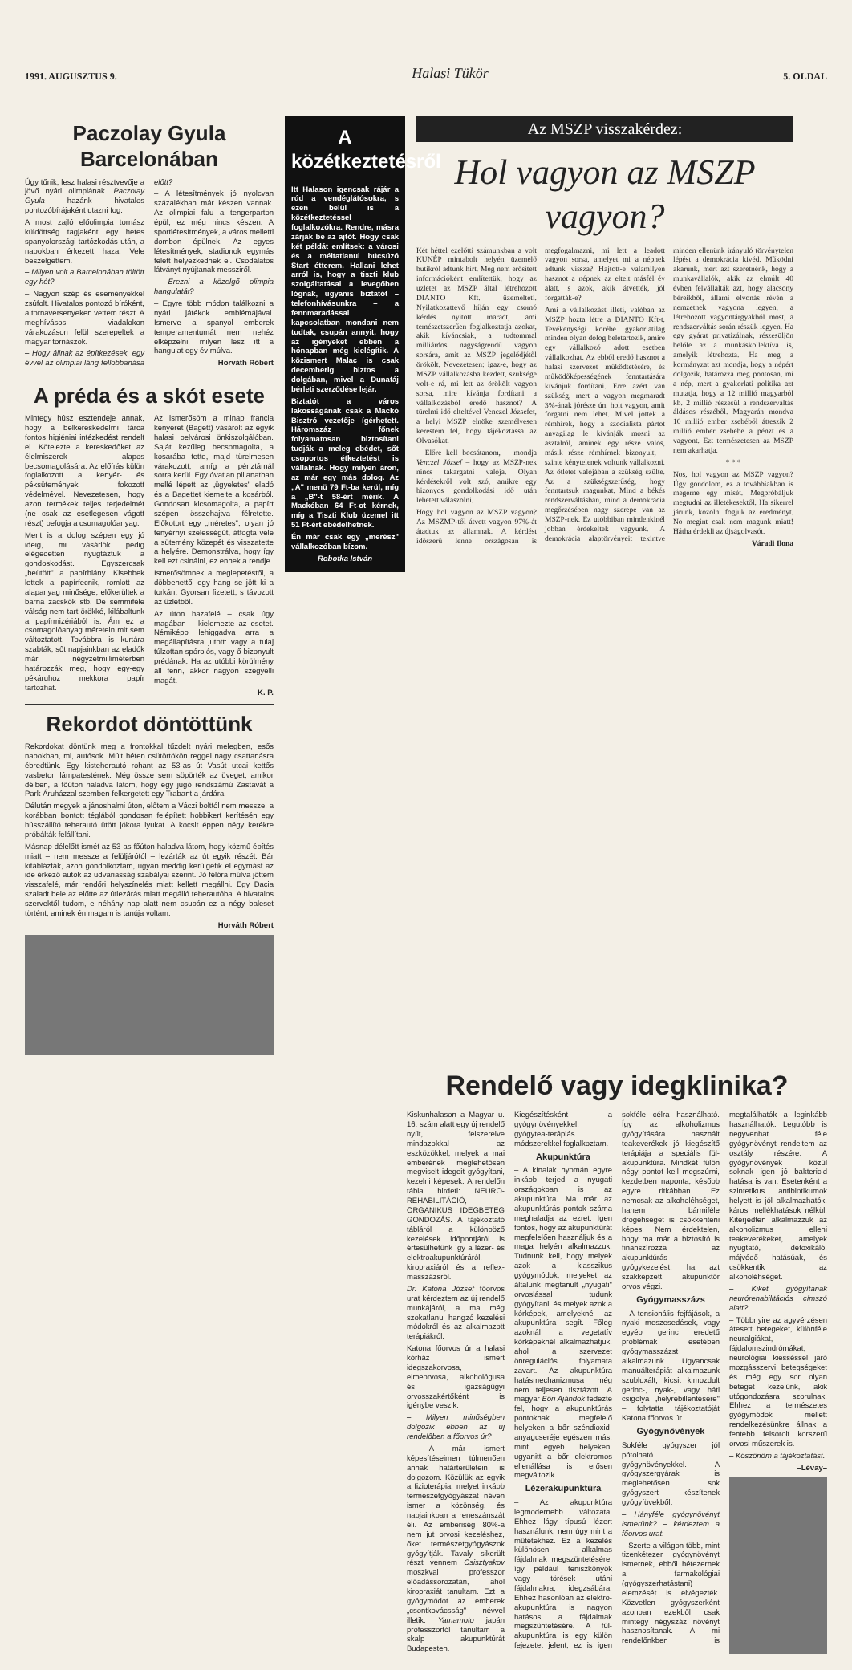1991. AUGUSZTUS 9. Halasi Tükör 5. OLDAL
Paczolay Gyula Barcelonában
Úgy tűnik, lesz halasi résztvevője a jövő nyári olimpiának. Paczolay Gyula hazánk hivatalos pontozóbírájaként utazni fog.
A most zajló előolimpia tornász küldöttség tagjaként egy hetes spanyolországi tartózkodás után, a napokban érkezett haza. Vele beszélgettem.
– Milyen volt a Barcelonában töltött egy hét?
– Nagyon szép és eseményekkel zsúfolt. Hivatalos pontozó bíróként, a tornaversenyeken vettem részt. A meghívásos viadalokon várakozáson felül szerepeltek a magyar tornászok.
– Hogy állnak az építkezések, egy évvel az olimpiai láng fellobbanása előtt?
– A létesítmények jó nyolcvan százalékban már készen vannak. Az olimpiai falu a tengerparton épül, ez még nincs készen. A sportlétesítmények, a város melletti dombon épülnek. Az egyes létesítmények, stadionok egymás felett helyezkednek el. Csodálatos látványt nyújtanak messziről.
– Érezni a közelgő olimpia hangulatát?
– Egyre több módon találkozni a nyári játékok emblémájával. Ismerve a spanyol emberek temperamentumát nem nehéz elképzelni, milyen lesz itt a hangulat egy év múlva.
Horváth Róbert
A préda és a skót esete
Mintegy húsz esztendeje annak, hogy a belkereskedelmi tárca fontos higiéniai intézkedést rendelt el. Kötelezte a kereskedőket az élelmiszerek alapos becsomagolására. Az előírás külön foglalkozott a kenyér- és péksütemények fokozott védelmével. Nevezetesen, hogy azon termékek teljes terjedelmét (ne csak az esetlegesen vágott részt) befogja a csomagolóanyag.
Ment is a dolog szépen egy jó ideig, mi vásárlók pedig elégedetten nyugtáztuk a gondoskodást. Egyszercsak „beütött" a papírhiány. Kisebbek lettek a papírfecnik, romlott az alapanyag minősége, előkerültek a barna zacskók stb. De semmiféle válság nem tart örökké, kilábaltunk a papírmizériából is. Ám ez a csomagolóanyag méretein mit sem változtatott. Továbbra is kurtára szabták, sőt napjainkban az eladók már négyzetmilliméterben határozzák meg, hogy egy-egy pékáruhoz mekkora papír tartozhat.
Az ismerősöm a minap francia kenyeret (Bagett) vásárolt az egyik halasi belvárosi önkiszolgálóban. Saját kezűleg becsomagolta, a kosarába tette, majd türelmesen várakozott, amíg a pénztárnál sorra kerül. Egy óvatlan pillanatban mellé lépett az „ügyeletes" eladó és a Bagettet kiemelte a kosárból. Gondosan kicsomagolta, a papírt szépen összehajtva félretette. Előkotort egy „méretes", olyan jó tenyérnyi szelességűt, átfogta vele a sütemény közepét és visszatette a helyére. Demonstrálva, hogy így kell ezt csinálni, ez ennek a rendje.
Ismerősömnek a meglepetéstől, a döbbenettől egy hang se jött ki a torkán. Gyorsan fizetett, s távozott az üzletből.
Az úton hazafelé – csak úgy magában – kielemezte az esetet. Némiképp lehiggadva arra a megállapításra jutott: vagy a tulaj túlzottan spórolós, vagy ő bizonyult prédának. Ha az utóbbi körülmény áll fenn, akkor nagyon szégyelli magát.
K. P.
Rekordot döntöttünk
Rekordokat döntünk meg a frontokkal tűzdelt nyári melegben, esős napokban, mi, autósok. Múlt héten csütörtökön reggel nagy csattanásra ébredtünk. Egy kisteherautó rohant az 53-as út Vasút utcai kettős vasbeton lámpatestének. Még össze sem söpörték az üveget, amikor délben, a főúton haladva látom, hogy egy jugó rendszámú Zastavát a Park Áruházzal szemben felkergetett egy Trabant a járdára.
Délután megyek a jánoshalmi úton, előtem a Váczi bolttól nem messze, a korábban bontott téglából gondosan felépített hobbikert kerítésén egy hússzállító teherautó ütött jókora lyukat. A kocsit éppen négy kerékre próbálták felállítani.
Másnap délelőtt ismét az 53-as főúton haladva látom, hogy közmű építés miatt – nem messze a felüljárótól – lezárták az út egyik részét. Bár kitáblázták, azon gondolkoztam, ugyan meddig kerülgetik el egymást az ide érkező autók az udvariasság szabályai szerint. Jó félóra múlva jöttem visszafelé, már rendőri helyszínelés miatt kellett megállni. Egy Dacia szaladt bele az előtte az útlezárás miatt megálló teherautóba. A hivatalos szervektől tudom, e néhány nap alatt nem csupán ez a négy baleset történt, aminek én magam is tanúja voltam.
Horváth Róbert
A közétkeztetésről
Itt Halason igencsak rájár a rúd a vendéglátósokra, s ezen belül is a közétkeztetéssel foglalkozókra. Rendre, másra zárják be az ajtót. Hogy csak két példát említsek: a városi és a méltatlanul búcsúzó Start étterem. Hallani lehet arról is, hogy a tiszti klub szolgáltatásai a levegőben lógnak, ugyanis biztatót – telefonhívásunkra – a fennmaradással kapcsolatban mondani nem tudtak, csupán annyit, hogy az igényeket ebben a hónapban még kielégítik. A közismert Malac is csak decemberig biztos a dolgában, mivel a Dunatáj bérleti szerződése lejár.
Biztatót a város lakosságának csak a Mackó Bisztró vezetője ígérhetett. Háromszáz főnek folyamatosan biztosítani tudják a meleg ebédet, sőt csoportos étkeztetést is vállalnak. Hogy milyen áron, az már egy más dolog. Az „A" menü 79 Ft-ba kerül, míg a „B"-t 58-ért mérik. A Mackóban 64 Ft-ot kérnek, míg a Tiszti Klub üzemel itt 51 Ft-ért ebédelhetnek.
Én már csak egy „merész" vállalkozóban bízom.
Robotka István
Az MSZP visszakérdez:
Hol vagyon az MSZP vagyon?
Két héttel ezelőtti számunkban a volt KUNÉP mintabolt helyén üzemelő butikról adtunk hírt. Meg nem erősített információként említettük, hogy az üzletet az MSZP által létrehozott DIANTO Kft. üzemelteti. Nyilatkozattevő híján egy csomó kérdés nyitott maradt, ami temészetszerűen foglalkoztatja azokat, akik kíváncsiak, a tudtommal milliárdos nagyságrendű vagyon sorsára, amit az MSZP jegelődjétől örökölt. Nevezetesen: igaz-e, hogy az MSZP vállalkozásba kezdett, szüksége volt-e rá, mi lett az örökölt vagyon sorsa, mire kívánja fordítani a vállalkozásból eredő hasznot? A türelmi idő elteltével Venczel Józsefet, a helyi MSZP elnöke személyesen kerestem fel, hogy tájékoztassa az Olvasókat.
– Előre kell bocsátanom, – mondja Venczel József – hogy az MSZP-nek nincs takargatni valója. Olyan kérdésekről volt szó, amikre egy bizonyos gondolkodási idő után lehetett válaszolni.
Hogy hol vagyon az MSZP vagyon? Az MSZMP-től átvett vagyon 97%-át átadtuk az államnak. A kérdést időszerű lenne országosan is megfogalmazni, mi lett a leadott vagyon sorsa, amelyet mi a népnek adtunk vissza? Hajtott-e valamilyen hasznot a népnek az eltelt másfél év alatt, s azok, akik átvették, jól forgatták-e?
Ami a vállalkozást illeti, valóban az MSZP hozta létre a DIANTO Kft-t. Tevékenységi körébe gyakorlatilag minden olyan dolog beletartozik, amire egy vállalkozó adott esetben vállalkozhat. Az ebből eredő hasznot a halasi szervezet működtetésére, és működőképességének fenntartására kívánjuk fordítani. Erre azért van szükség, mert a vagyon megmaradt 3%-ának jórésze ún. holt vagyon, amit forgatni nem lehet. Mivel jöttek a rémhírek, hogy a szocialista pártot anyagilag le kívánják mosni az asztalról, aminek egy része valós, másik része rémhírnek bizonyult, – szinte kénytelenek voltunk vállalkozni. Az ötletet valójában a szükség szülte. Az a szükségszerűség, hogy fenntartsuk magunkat. Mind a békés rendszerváltásban, mind a demokrácia megőrzésében nagy szerepe van az MSZP-nek. Ez utóbbiban mindenkinél jobban érdekeltek vagyunk. A demokrácia alaptörvényeit tekintve minden ellenünk irányuló törvénytelen lépést a demokrácia kivéd. Működni akarunk, mert azt szeretnénk, hogy a munkavállalók, akik az elmúlt 40 évben felvállalták azt, hogy alacsony béreikből, állami elvonás révén a nemzetnek vagyona legyen, a létrehozott vagyontárgyakból most, a rendszerváltás során részük legyen. Ha egy gyárat privatizálnak, részesüljön belőle az a munkáskollektíva is, amelyik létrehozta. Ha meg a kormányzat azt mondja, hogy a népért dolgozik, határozza meg pontosan, mi a nép, mert a gyakorlati politika azt mutatja, hogy a 12 millió magyarból kb. 2 millió részesül a rendszerváltás áldásos részéből. Magyarán mondva 10 millió ember zsebéből átteszik 2 millió ember zsebébe a pénzt és a vagyont. Ezt természetesen az MSZP nem akarhatja.
* * *
Nos, hol vagyon az MSZP vagyon? Úgy gondolom, ez a továbbiakban is megérne egy misét. Megpróbáljuk megtudni az illetékesektől. Ha sikerrel járunk, közölni fogjuk az eredményt. No megint csak nem magunk miatt! Hátha érdekli az újságolvasót.
Váradi Ilona
Rendelő vagy idegklinika?
Kiskunhalason a Magyar u. 16. szám alatt egy új rendelő nyílt, felszerelve mindazokkal az eszközökkel, melyek a mai emberének meglehetősen megviselt idegeit gyógyítani, kezelni képesek. A rendelőn tábla hirdeti: NEURO-REHABILITÁCIÓ, ORGANIKUS IDEGBETEG GONDOZÁS. A tájékoztató tábláról a különböző kezelések időpontjáról is értesülhetünk így a lézer- és elektroakupunktúráról, kiropraxiáról és a reflex-masszázsról.
Dr. Katona József főorvos urat kérdeztem az új rendelő munkájáról, a ma még szokatlanul hangzó kezelési módokról és az alkalmazott terápiákról.
Katona főorvos úr a halasi kórház ismert idegszakorvosa, elmeorvosa, alkohológusa és igazságügyi orvosszakértőként is igénybe veszik.
– Milyen minőségben dolgozik ebben az új rendelőben a főorvos úr?
– A már ismert képesítéseimen túlmenően annak határterületein is dolgozom. Közülük az egyik a fizioterápia, melyet inkább természetgyógyászat néven ismer a közönség, és napjainkban a reneszánszát éli. Az emberiség 80%-a nem jut orvosi kezeléshez, őket természetgyógyászok gyógyítják. Tavaly sikerült részt vennem Csisztyakov moszkvai professzor előadássorozatán, ahol kiropraxiát tanultam. Ezt a gyógymódot az emberek „csontkovácsság" névvel illetik. Yamamoto japán professzortól tanultam a skalp akupunktúrát Budapesten. Kiegészítésként a gyógynövényekkel, gyógytea-terápiás módszerekkel foglalkoztam.
Akupunktúra
– A kínaiak nyomán egyre inkább terjed a nyugati országokban is az akupunktúra. Ma már az akupunktúrás pontok száma meghaladja az ezret. Igen fontos, hogy az akupunktúrát megfelelően használjuk és a maga helyén alkalmazzuk. Tudnunk kell, hogy melyek azok a klasszikus gyógymódok, melyeket az általunk megtanult „nyugati" orvoslással tudunk gyógyítani, és melyek azok a kórképek, amelyeknél az akupunktúra segít. Főleg azoknál a vegetatív kórképeknél alkalmazhatjuk, ahol a szervezet önregulációs folyamata zavart. Az akupunktúra hatásmechanizmusa még nem teljesen tisztázott. A magyar Eöri Ajándok fedezte fel, hogy a akupunktúrás pontoknak megfelelő helyeken a bőr széndioxid-anyagcseréje egészen más, mint egyéb helyeken, ugyanitt a bőr elektromos ellenállása is erősen megváltozik.
Lézerakupunktúra
– Az akupunktúra legmodernebb változata. Ehhez lágy típusú lézert használunk, nem úgy mint a műtétekhez. Ez a kezelés különösen alkalmas fájdalmak megszüntetésére, így például teniszkönyök vagy törések utáni fájdalmakra, idegzsábára. Ehhez hasonlóan az elektro-akupunktúra is nagyon hatásos a fájdalmak megszüntetésére. A fül-akupunktúra is egy külön fejezetet jelent, ez is igen sokféle célra használható. Így az alkoholizmus gyógyítására használt teakeverékek jó kiegészítő terápiája a speciális fül-akupunktúra. Mindkét fülön négy pontot kell megszúrni, kezdetben naponta, később egyre ritkábban. Ez nemcsak az alkoholéhséget, hanem bármiféle drogéhséget is csökkenteni képes. Nem érdektelen, hogy ma már a biztosító is finanszírozza az akupunktúrás gyógykezelést, ha azt szakképzett akupunktőr orvos végzi.
Gyógymasszázs
– A tensionális fejfájások, a nyaki meszesedések, vagy egyéb gerinc eredetű problémák esetében gyógymasszázst alkalmazunk. Ugyancsak manuálterápiát alkalmazunk szubluxált, kicsit kimozdult gerinc-, nyak-, vagy háti csigolya „helyrebillentésére" – folytatta tájékoztatóját Katona főorvos úr.
Gyógynövények
Sokféle gyógyszer jól pótolható gyógynövényekkel. A gyógyszergyárak is meglehetősen sok gyógyszert készítenek gyógyfüvekből.
– Hányféle gyógynövényt ismerünk? – kérdeztem a főorvos urat.
– Szerte a világon több, mint tizenkétezer gyógynövényt ismernek, ebből hétezernek a farmakológiai (gyógyszerhatástani) elemzését is elvégezték. Közvetlen gyógyszerként azonban ezekből csak mintegy négyszáz növényt hasznosítanak. A mi rendelőnkben is megtalálhatók a leginkább használhatók. Legutóbb is negyvenhat féle gyógynövényt rendeltem az osztály részére. A gyógynövények közül soknak igen jó baktericid hatása is van. Esetenként a szintetikus antibiotikumok helyett is jól alkalmazhatók, káros mellékhatások nélkül. Kiterjedten alkalmazzuk az alkoholizmus elleni teakeverékeket, amelyek nyugtató, detoxikáló, májvédő hatásúak, és csökkentik az alkoholéhséget.
– Kiket gyógyítanak neurórehabilitációs címszó alatt?
– Többnyire az agyvérzésen átesett betegeket, különféle neuralgiákat, fájdalomszindrómákat, neurológiai kiesséssel járó mozgásszervi betegségeket és még egy sor olyan beteget kezelünk, akik utógondozásra szorulnak. Ehhez a természetes gyógymódok mellett rendelkezésünkre állnak a fentebb felsorolt korszerű orvosi műszerek is.
– Köszönöm a tájékoztatást.
–Lévay–